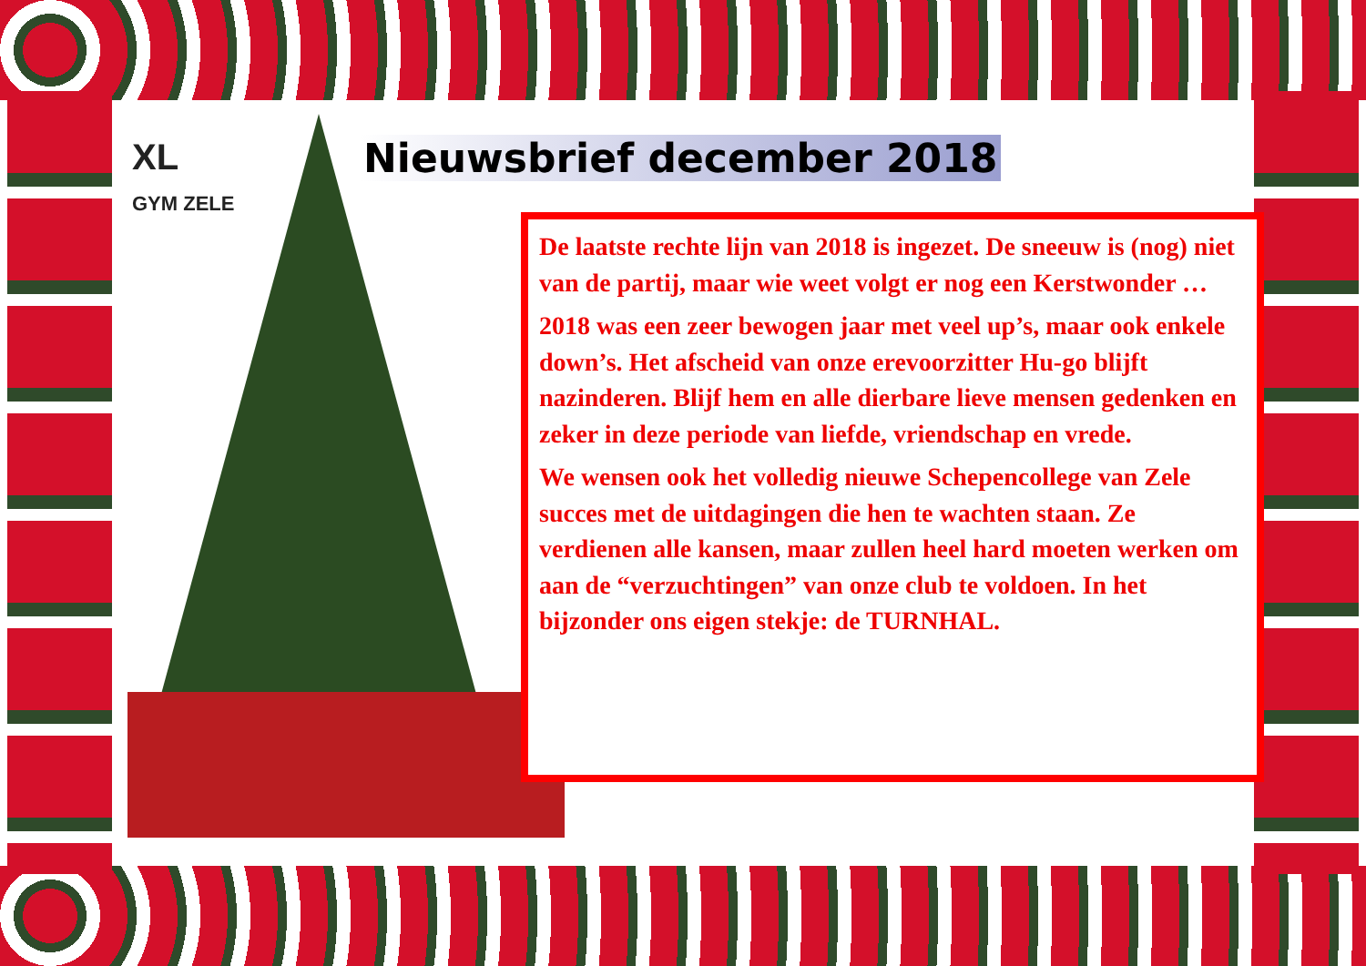XL
GYM ZELE
Nieuwsbrief december 2018
De laatste rechte lijn van 2018 is ingezet. De sneeuw is (nog) niet van de partij, maar wie weet volgt er nog een Kerstwonder …
2018 was een zeer bewogen jaar met veel up’s, maar ook enkele down’s. Het afscheid van onze erevoorzitter Hu-go blijft nazinderen. Blijf hem en alle dierbare lieve mensen gedenken en zeker in deze periode van liefde, vriendschap en vrede.
We wensen ook het volledig nieuwe Schepencollege van Zele succes met de uitdagingen die hen te wachten staan. Ze verdienen alle kansen, maar zullen heel hard moeten werken om aan de “verzuchtingen” van onze club te voldoen. In het bijzonder ons eigen stekje: de TURNHAL.